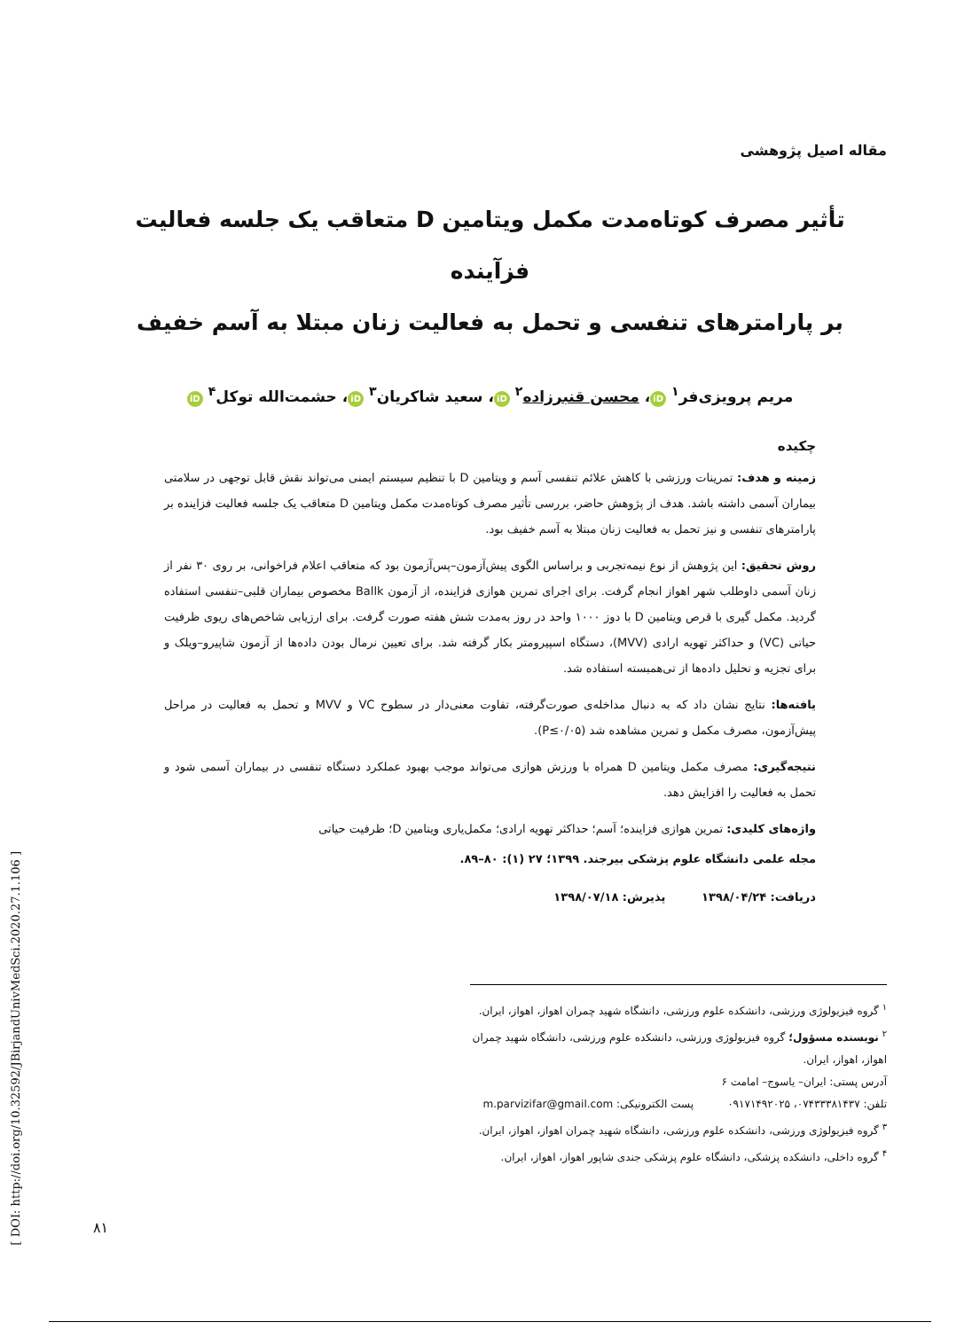مقاله اصیل پژوهشی
تأثیر مصرف کوتاه‌مدت مکمل ویتامین D متعاقب یک جلسه فعالیت فزآینده
بر پارامترهای تنفسی و تحمل به فعالیت زنان مبتلا به آسم خفیف
مریم پرویزی‌فر<sup>۱</sup> iD ، محسن قنبرزاده<sup>۲</sup> iD ، سعید شاکریان<sup>۳</sup> iD ، حشمت‌الله توکل<sup>۴</sup> iD
چکیده
زمینه و هدف: تمرینات ورزشی با کاهش علائم تنفسی آسم و ویتامین D با تنظیم سیستم ایمنی می‌تواند نقش قابل توجهی در سلامتی بیماران آسمی داشته باشد. هدف از پژوهش حاضر، بررسی تأثیر مصرف کوتاه‌مدت مکمل ویتامین D متعاقب یک جلسه فعالیت فزاینده بر پارامترهای تنفسی و نیز تحمل به فعالیت زنان مبتلا به آسم خفیف بود.
روش تحقیق: این پژوهش از نوع نیمه‌تجربی و براساس الگوی پیش‌آزمون–پس‌آزمون بود که متعاقب اعلام فراخوانی، بر روی ۳۰ نفر از زنان آسمی داوطلب شهر اهواز انجام گرفت. برای اجرای تمرین هوازی فزاینده، از آزمون Ballk مخصوص بیماران قلبی–تنفسی استفاده گردید. مکمل گیری با قرص ویتامین D با دوز ۱۰۰۰ واحد در روز به‌مدت شش هفته صورت گرفت. برای ارزیابی شاخص‌های ریوی ظرفیت حیاتی (VC) و حداکثر تهویه ارادی (MVV)، دستگاه اسپیرومتر بکار گرفته شد. برای تعیین نرمال بودن داده‌ها از آزمون شاپیرو–ویلک و برای تجزیه و تحلیل داده‌ها از تی‌همبسته استفاده شد.
یافته‌ها: نتایج نشان داد که به دنبال مداخله‌ی صورت‌گرفته، تفاوت معنی‌دار در سطوح VC و MVV و تحمل به فعالیت در مراحل پیش‌آزمون، مصرف مکمل و تمرین مشاهده شد (P≤۰/۰۵).
نتیجه‌گیری: مصرف مکمل ویتامین D همراه با ورزش هوازی می‌تواند موجب بهبود عملکرد دستگاه تنفسی در بیماران آسمی شود و تحمل به فعالیت را افزایش دهد.
واژه‌های کلیدی: تمرین هوازی فزاینده؛ آسم؛ حداکثر تهویه ارادی؛ مکمل‌یاری ویتامین D؛ ظرفیت حیاتی
مجله علمی دانشگاه علوم پزشکی بیرجند. ۱۳۹۹؛ ۲۷ (۱): ۸۰–۸۹.
دریافت: ۱۳۹۸/۰۴/۲۴ پذیرش: ۱۳۹۸/۰۷/۱۸
<sup>۱</sup> گروه فیزیولوژی ورزشی، دانشکده علوم ورزشی، دانشگاه شهید چمران اهواز، اهواز، ایران.
<sup>۲</sup> نویسنده مسؤول؛ گروه فیزیولوژی ورزشی، دانشکده علوم ورزشی، دانشگاه شهید چمران اهواز، اهواز، ایران.
آدرس پستی: ایران– یاسوج– امامت ۶
تلفن: ۰۷۴۳۳۳۸۱۴۳۷، ۰۹۱۷۱۴۹۲۰۲۵ پست الکترونیکی: m.parvizifar@gmail.com
<sup>۳</sup> گروه فیزیولوژی ورزشی، دانشکده علوم ورزشی، دانشگاه شهید چمران اهواز، اهواز، ایران.
<sup>۴</sup> گروه داخلی، دانشکده پزشکی، دانشگاه علوم پزشکی جندی شاپور اهواز، اهواز، ایران.
۸۱
[ DOI: http://doi.org/10.32592/JBirjandUnivMedSci.2020.27.1.106 ]